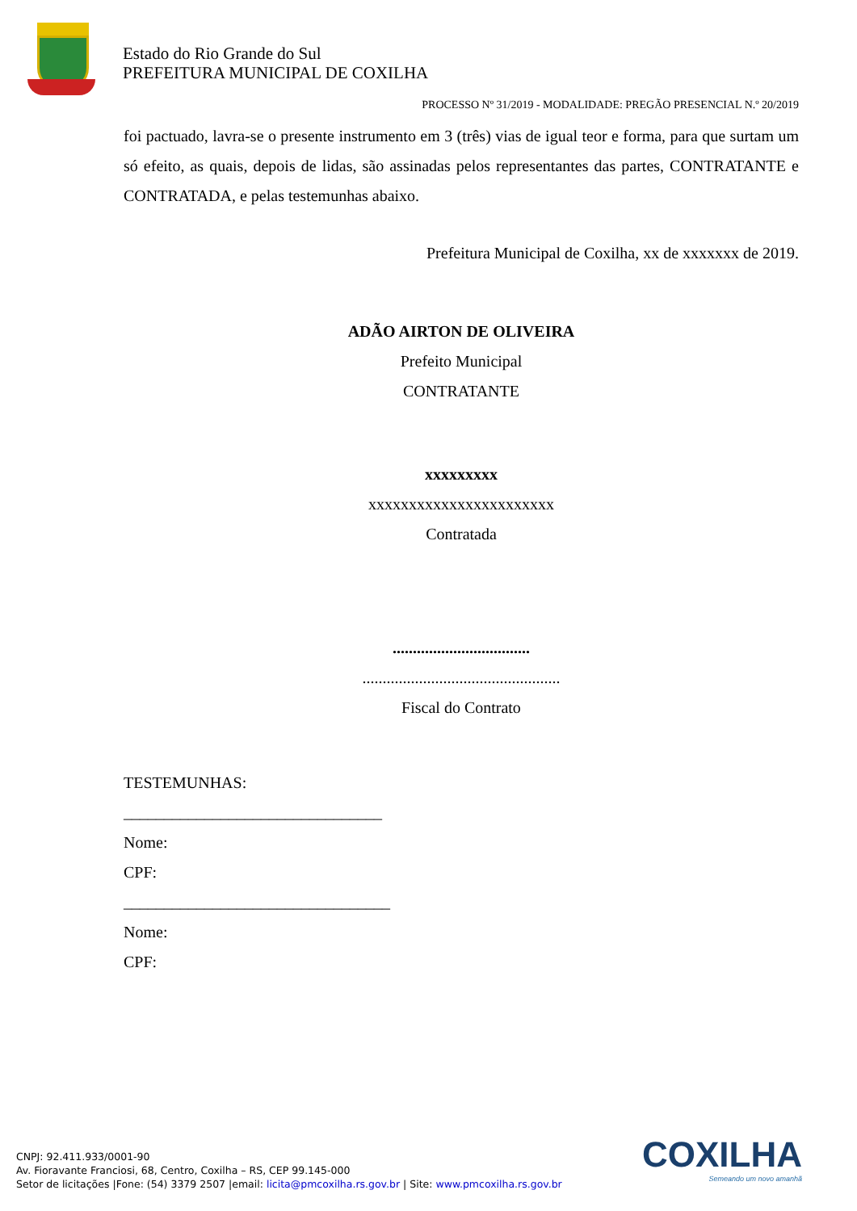Estado do Rio Grande do Sul
PREFEITURA MUNICIPAL DE COXILHA
PROCESSO Nº 31/2019 - MODALIDADE: PREGÃO PRESENCIAL N.º 20/2019
foi pactuado, lavra-se o presente instrumento em 3 (três) vias de igual teor e forma, para que surtam um só efeito, as quais, depois de lidas, são assinadas pelos representantes das partes, CONTRATANTE e CONTRATADA, e pelas testemunhas abaixo.
Prefeitura Municipal de Coxilha, xx de xxxxxxx de 2019.
ADÃO AIRTON DE OLIVEIRA
Prefeito Municipal
CONTRATANTE
xxxxxxxxx
xxxxxxxxxxxxxxxxxxxxxxx
Contratada
..................................
.................................................
Fiscal do Contrato
TESTEMUNHAS:
________________________________
Nome:
CPF:
_________________________________
Nome:
CPF:
CNPJ: 92.411.933/0001-90
Av. Fioravante Franciosi, 68, Centro, Coxilha – RS, CEP 99.145-000
Setor de licitações |Fone: (54) 3379 2507 |email: licita@pmcoxilha.rs.gov.br | Site: www.pmcoxilha.rs.gov.br
COXILHA
Semeando um novo amanhã